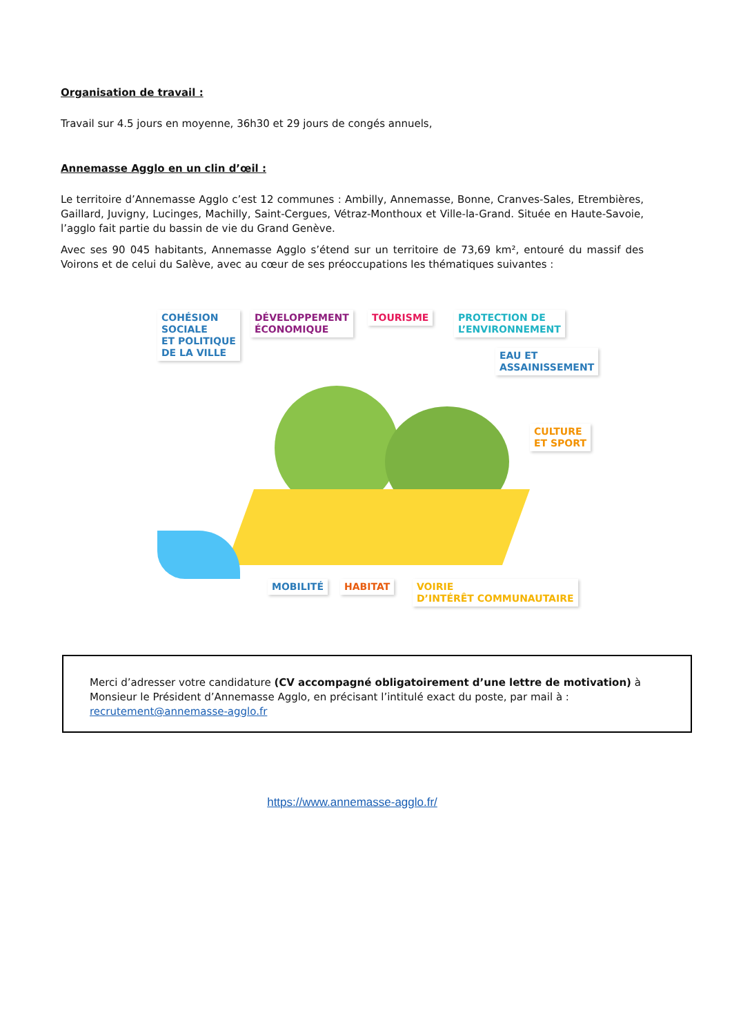Organisation de travail :
Travail sur 4.5 jours en moyenne, 36h30 et 29 jours de congés annuels,
Annemasse Agglo en un clin d’œil :
Le territoire d’Annemasse Agglo c’est 12 communes : Ambilly, Annemasse, Bonne, Cranves-Sales, Etrembières, Gaillard, Juvigny, Lucinges, Machilly, Saint-Cergues, Vétraz-Monthoux et Ville-la-Grand. Située en Haute-Savoie, l’agglo fait partie du bassin de vie du Grand Genève.
Avec ses 90 045 habitants, Annemasse Agglo s’étend sur un territoire de 73,69 km², entouré du massif des Voirons et de celui du Salève, avec au cœur de ses préoccupations les thématiques suivantes :
COHÉSION
SOCIALE
ET POLITIQUE
DE LA VILLE
DÉVELOPPEMENT
ÉCONOMIQUE
TOURISME PROTECTION DE
L’ENVIRONNEMENT
EAU ET
ASSAINISSEMENT
CULTURE
ET SPORT
MOBILITÉ HABITAT VOIRIE
D’INTÉRÊT COMMUNAUTAIRE
Merci d’adresser votre candidature (CV accompagné obligatoirement d’une lettre de motivation) à Monsieur le Président d’Annemasse Agglo, en précisant l’intitulé exact du poste, par mail à : recrutement@annemasse-agglo.fr
https://www.annemasse-agglo.fr/